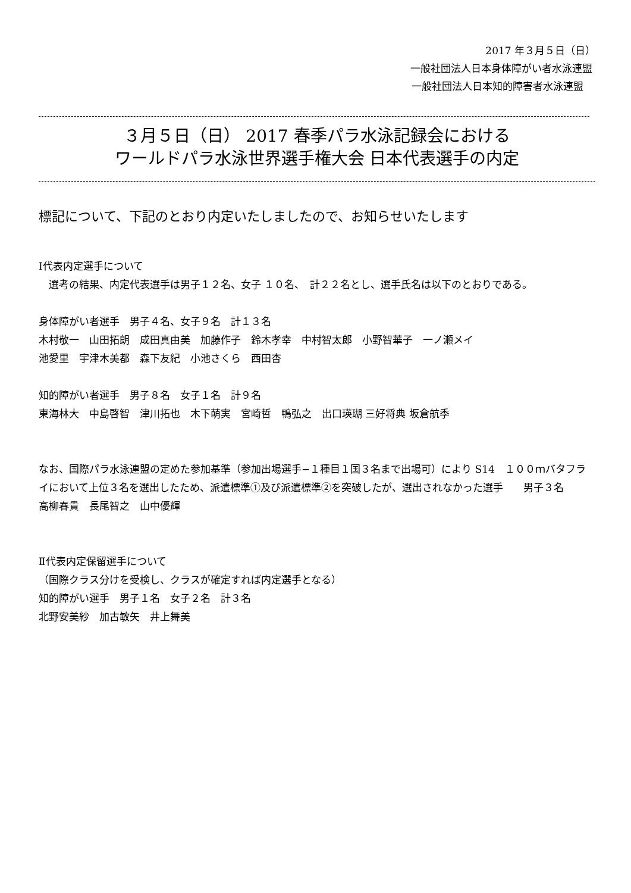2017 年３月５日（日）
一般社団法人日本身体障がい者水泳連盟
一般社団法人日本知的障害者水泳連盟
３月５日（日） 2017 春季パラ水泳記録会における
ワールドパラ水泳世界選手権大会 日本代表選手の内定
標記について、下記のとおり内定いたしましたので、お知らせいたします
Ⅰ代表内定選手について
　選考の結果、内定代表選手は男子１２名、女子 １０名、　計２２名とし、選手氏名は以下のとおりである。
身体障がい者選手　男子４名、女子９名　計１３名
木村敬一　山田拓朗　成田真由美　加藤作子　鈴木孝幸　中村智太郎　小野智華子　一ノ瀬メイ
池愛里　宇津木美都　森下友紀　小池さくら　西田杏
知的障がい者選手　男子８名　女子１名　計９名
東海林大　中島啓智　津川拓也　木下萌実　宮崎哲　鴨弘之　出口瑛瑚 三好将典 坂倉航季
なお、国際パラ水泳連盟の定めた参加基準（参加出場選手−１種目１国３名まで出場可）により S14　１００ｍバタフライにおいて上位３名を選出したため、派遣標準①及び派遣標準②を突破したが、選出されなかった選手　　男子３名
高柳春貴　長尾智之　山中優輝
Ⅱ代表内定保留選手について
（国際クラス分けを受検し、クラスが確定すれば内定選手となる）
知的障がい選手　男子１名　女子２名　計３名
北野安美紗　加古敏矢　井上舞美